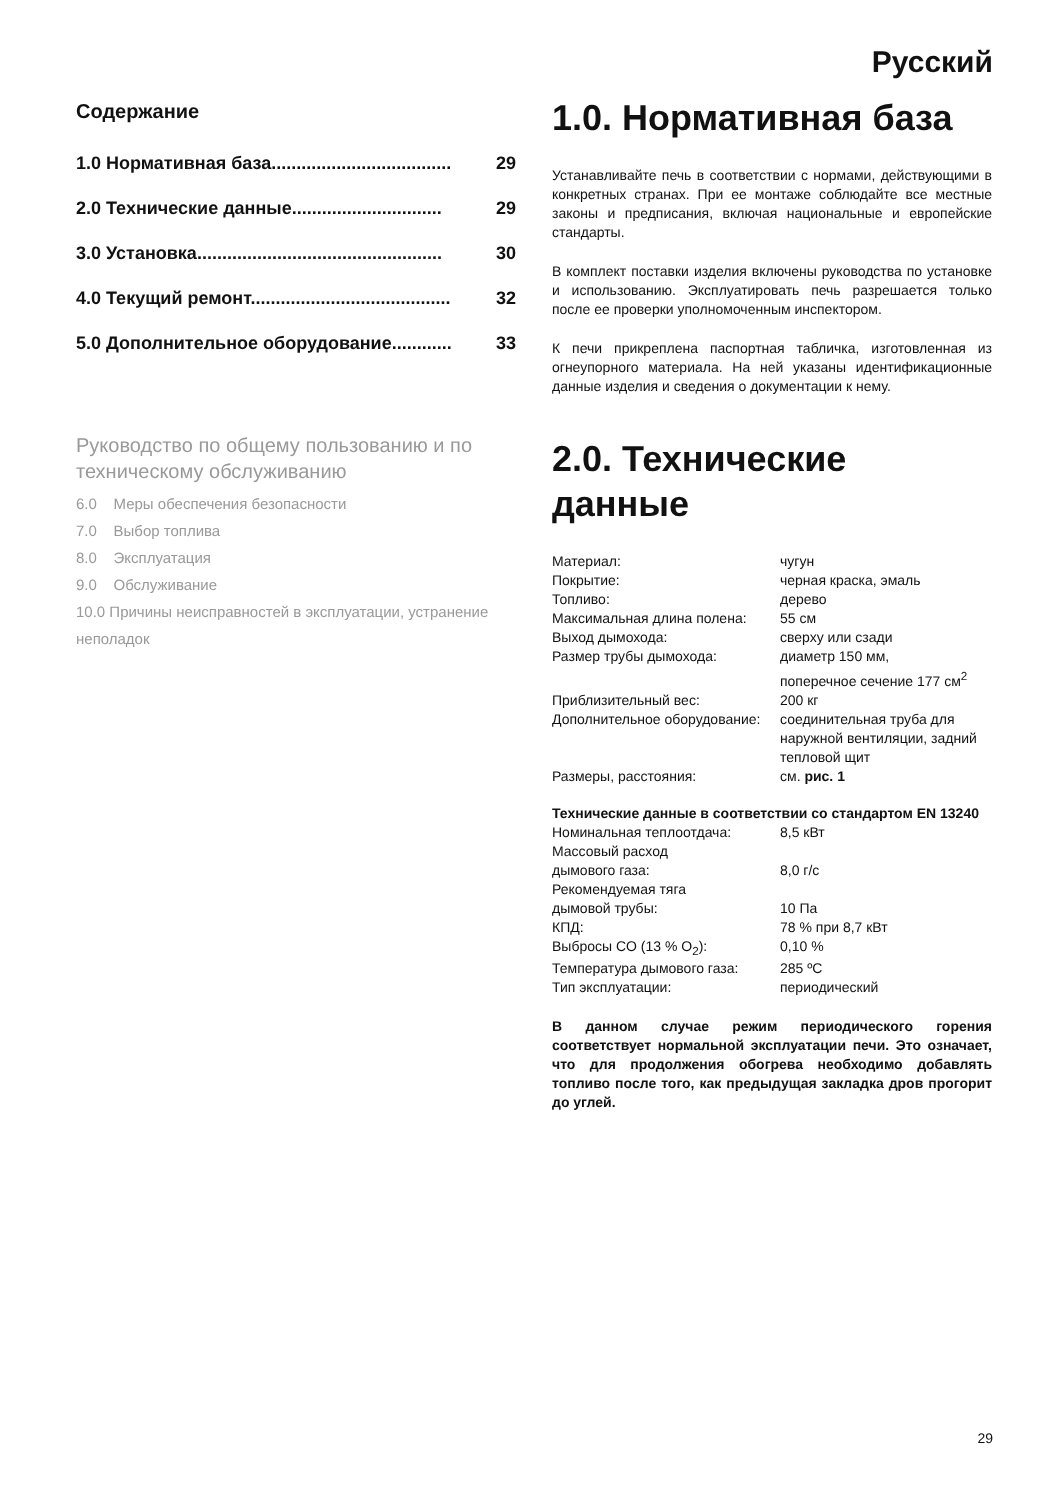Русский
Содержание
1.0 Нормативная база.................................... 29
2.0 Технические данные.............................. 29
3.0 Установка................................................. 30
4.0 Текущий ремонт........................................ 32
5.0 Дополнительное оборудование............ 33
Руководство по общему пользованию и по техническому обслуживанию
6.0 Меры обеспечения безопасности
7.0 Выбор топлива
8.0 Эксплуатация
9.0 Обслуживание
10.0 Причины неисправностей в эксплуатации, устранение неполадок
1.0. Нормативная база
Устанавливайте печь в соответствии с нормами, действующими в конкретных странах. При ее монтаже соблюдайте все местные законы и предписания, включая национальные и европейские стандарты.
В комплект поставки изделия включены руководства по установке и использованию. Эксплуатировать печь разрешается только после ее проверки уполномоченным инспектором.
К печи прикреплена паспортная табличка, изготовленная из огнеупорного материала. На ней указаны идентификационные данные изделия и сведения о документации к нему.
2.0. Технические данные
| Материал: | чугун |
| Покрытие: | черная краска, эмаль |
| Топливо: | дерево |
| Максимальная длина полена: | 55 см |
| Выход дымохода: | сверху или сзади |
| Размер трубы дымохода: | диаметр 150 мм, поперечное сечение 177 см<sup>2</sup> |
| Приблизительный вес: | 200 кг |
| Дополнительное оборудование: | соединительная труба для наружной вентиляции, задний тепловой щит |
| Размеры, расстояния: | см. рис. 1 |
Технические данные в соответствии со стандартом EN 13240
| Номинальная теплоотдача: | 8,5 кВт |
| Массовый расход дымового газа: | 8,0 г/с |
| Рекомендуемая тяга дымовой трубы: | 10 Па |
| КПД: | 78 % при 8,7 кВт |
| Выбросы CO (13 % O<sub>2</sub>): | 0,10 % |
| Температура дымового газа: | 285 ºC |
| Тип эксплуатации: | периодический |
В данном случае режим периодического горения соответствует нормальной эксплуатации печи. Это означает, что для продолжения обогрева необходимо добавлять топливо после того, как предыдущая закладка дров прогорит до углей.
29